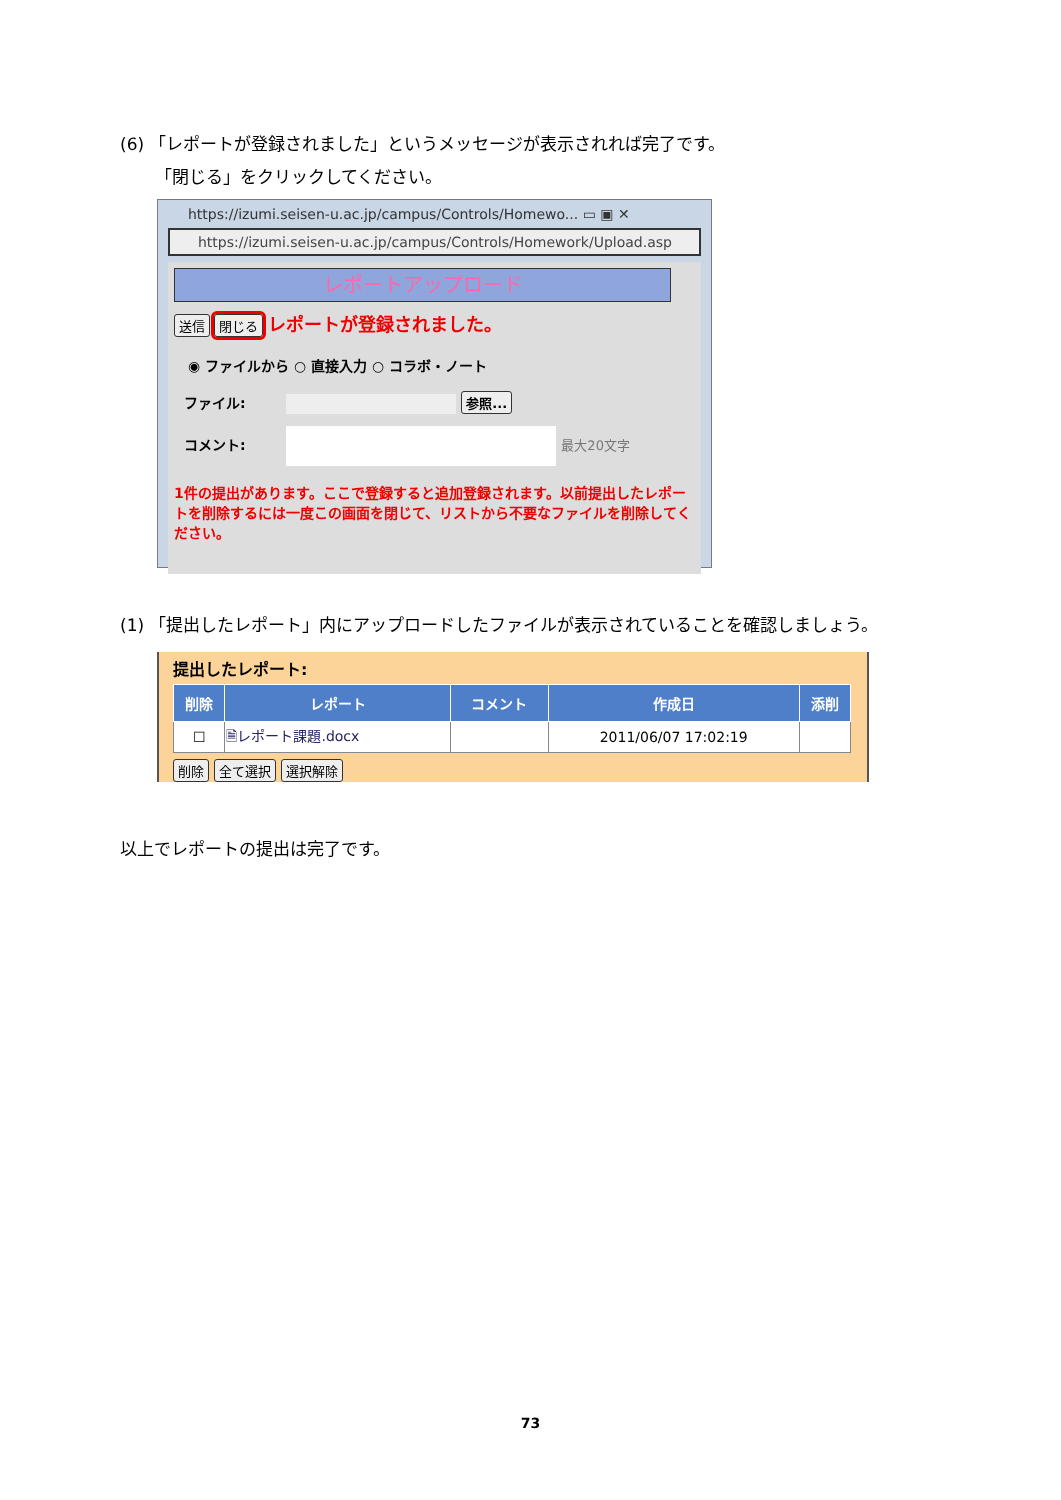(6) 「レポートが登録されました」というメッセージが表示されれば完了です。
「閉じる」をクリックしてください。
https://izumi.seisen-u.ac.jp/campus/Controls/Homewo... ▭ ▣ ✕
https://izumi.seisen-u.ac.jp/campus/Controls/Homework/Upload.asp
レポートアップロード
送信 閉じる レポートが登録されました。
◉ ファイルから ○ 直接入力 ○ コラボ・ノート
ファイル: 参照...
コメント: 最大20文字
1件の提出があります。ここで登録すると追加登録されます。以前提出したレポートを削除するには一度この画面を閉じて、リストから不要なファイルを削除してください。
(1) 「提出したレポート」内にアップロードしたファイルが表示されていることを確認しましょう。
提出したレポート:
| 削除 | レポート | コメント | 作成日 | 添削 |
| --- | --- | --- | --- | --- |
| ☐ | 🗎レポート課題.docx | | 2011/06/07 17:02:19 | |
削除 全て選択 選択解除
以上でレポートの提出は完了です。
73